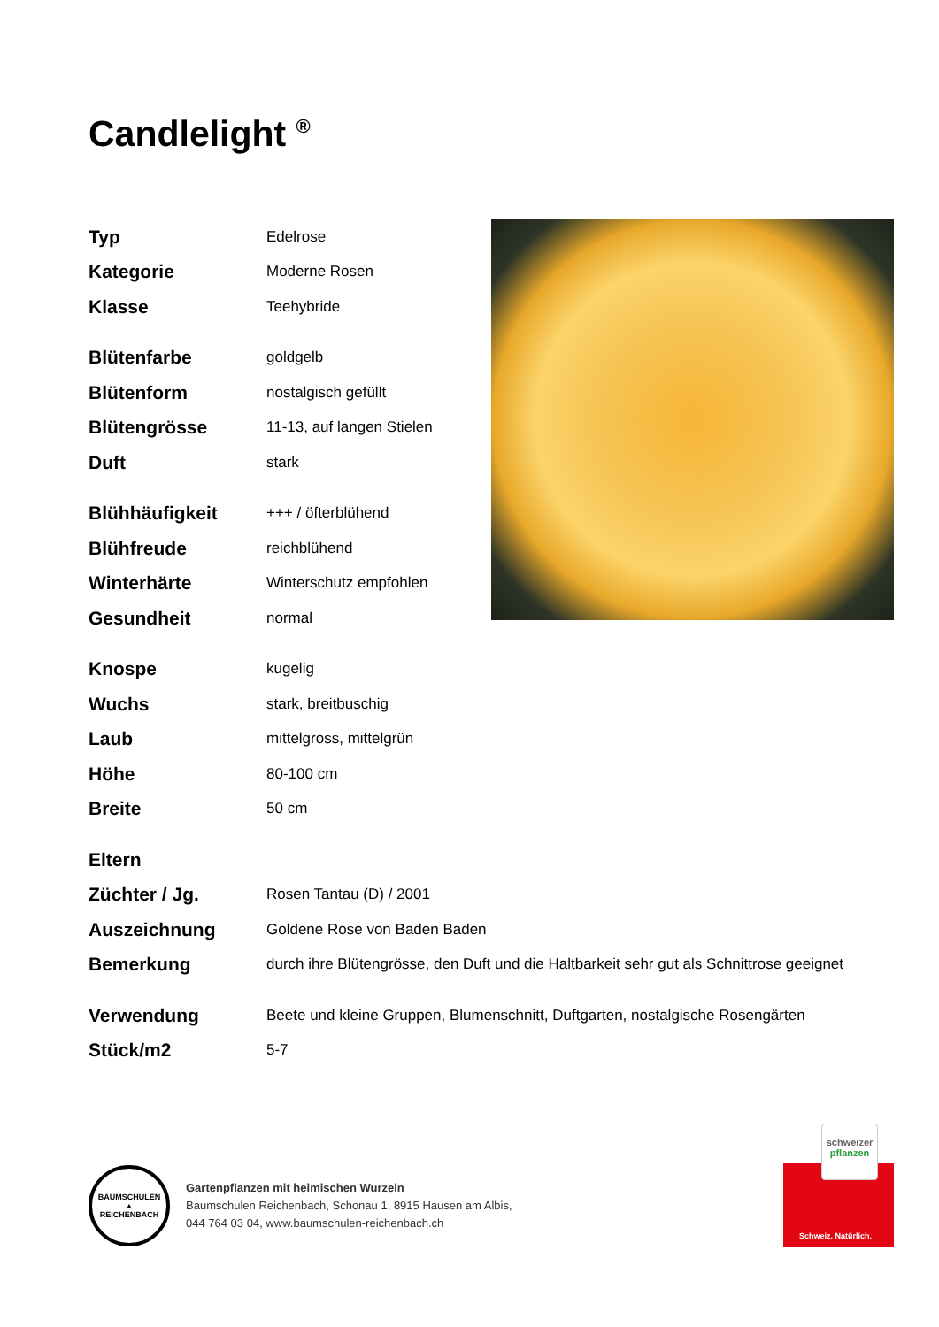Candlelight <sup>®</sup>
| Typ | Edelrose |
| Kategorie | Moderne Rosen |
| Klasse | Teehybride |
| Blütenfarbe | goldgelb |
| Blütenform | nostalgisch gefüllt |
| Blütengrösse | 11-13, auf langen Stielen |
| Duft | stark |
| Blühhäufigkeit | +++ / öfterblühend |
| Blühfreude | reichblühend |
| Winterhärte | Winterschutz empfohlen |
| Gesundheit | normal |
| Knospe | kugelig |
| Wuchs | stark, breitbuschig |
| Laub | mittelgross, mittelgrün |
| Höhe | 80-100 cm |
| Breite | 50 cm |
| Eltern | |
| Züchter / Jg. | Rosen Tantau (D) / 2001 |
| Auszeichnung | Goldene Rose von Baden Baden |
| Bemerkung | durch ihre Blütengrösse, den Duft und die Haltbarkeit sehr gut als Schnittrose geeignet |
| Verwendung | Beete und kleine Gruppen, Blumenschnitt, Duftgarten, nostalgische Rosengärten |
| Stück/m2 | 5-7 |
BAUMSCHULEN
▲
REICHENBACH
Gartenpflanzen mit heimischen Wurzeln
Baumschulen Reichenbach, Schonau 1, 8915 Hausen am Albis,
044 764 03 04, www.baumschulen-reichenbach.ch
schweizer
pflanzen
Schweiz. Natürlich.